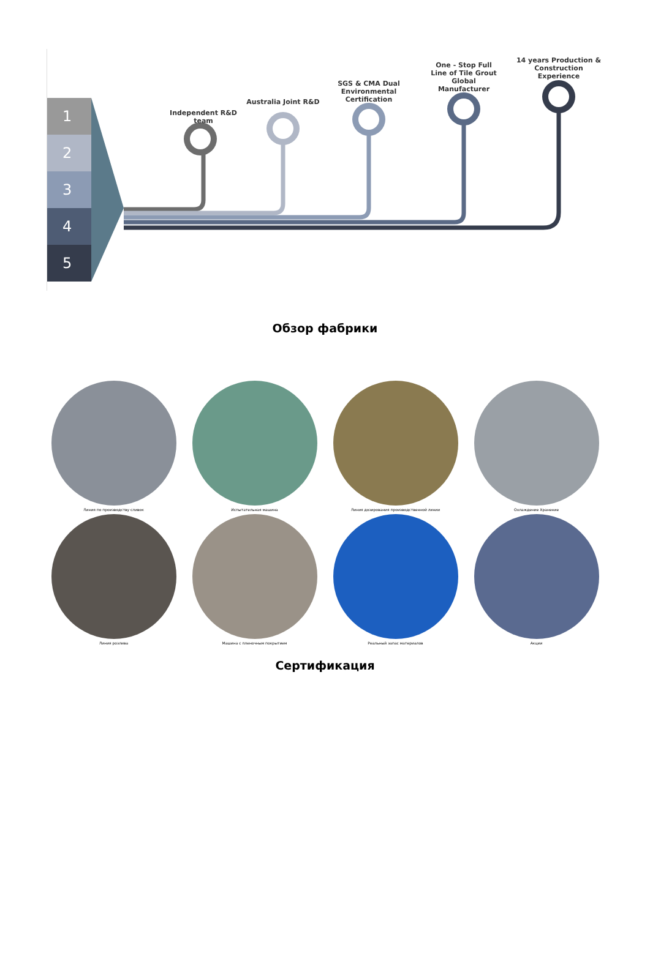1
2
3
4
5
Independent R&D team
Australia Joint R&D
SGS & CMA Dual Environmental Certification
One - Stop Full Line of Tile Grout Global Manufacturer
14 years Production & Construction Experience
Обзор фабрики
Линия по производству сливок
Испытательная машина
Линия дозирования производственной линии
Охлаждение Хранение
Линия розлива
Машина с пленочным покрытием
Реальный запас материалов
Акции
Сертификация